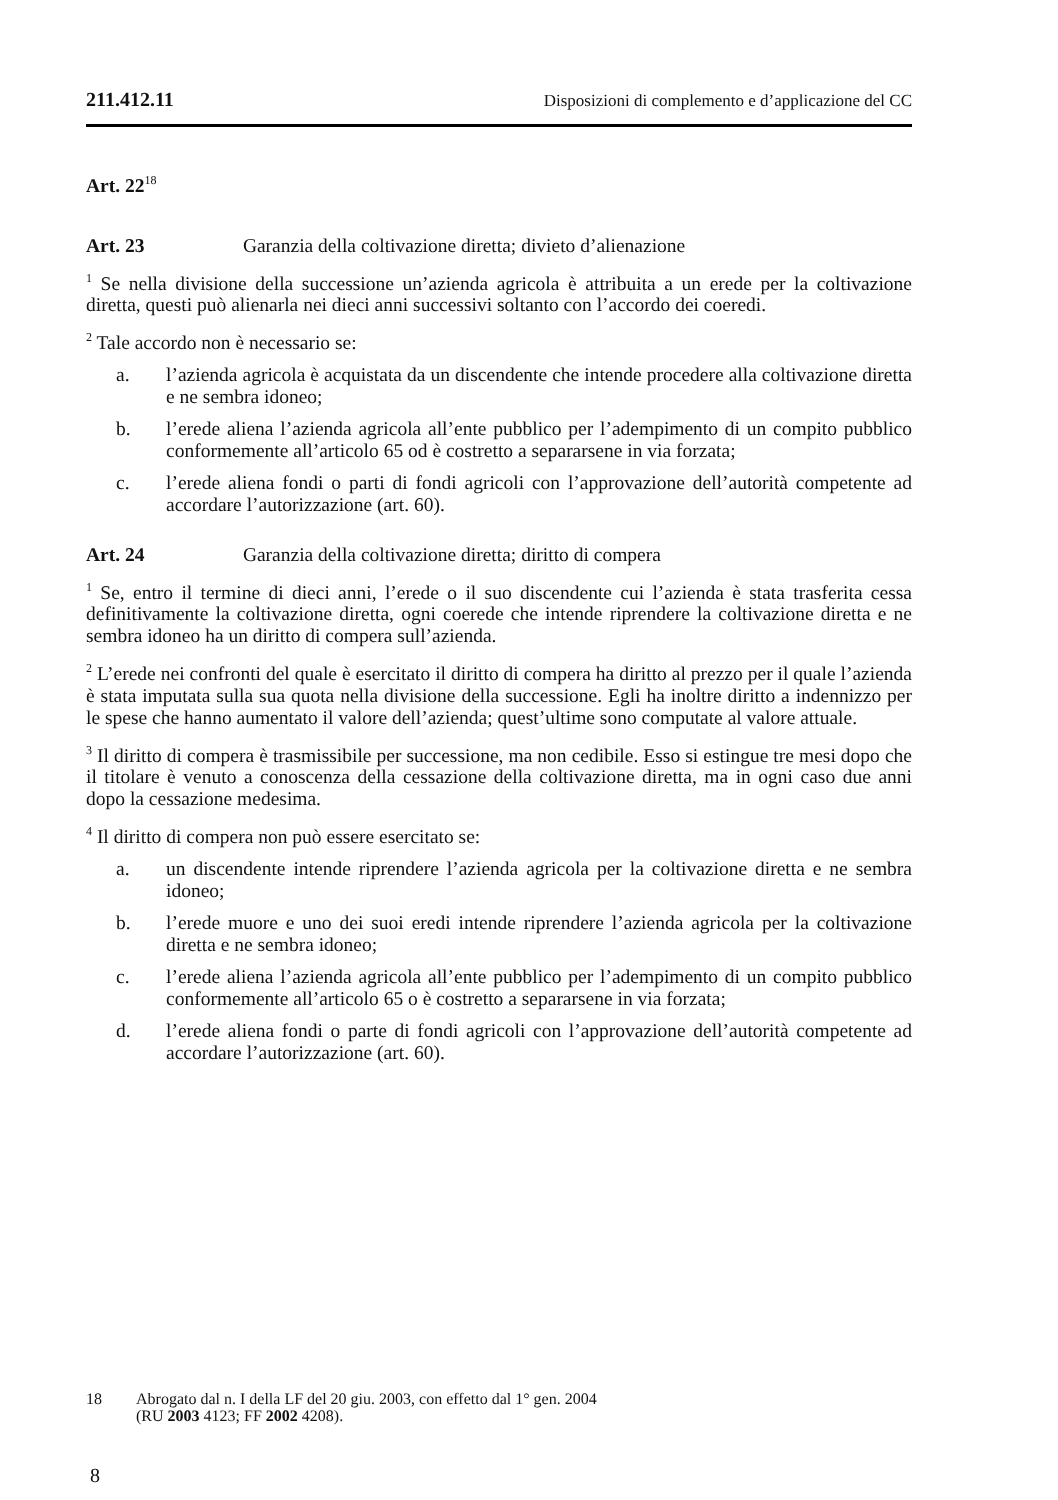211.412.11 Disposizioni di complemento e d’applicazione del CC
Art. 22<sup>18</sup>
Art. 23 Garanzia della coltivazione diretta; divieto d’alienazione
<sup>1</sup> Se nella divisione della successione un’azienda agricola è attribuita a un erede per la coltivazione diretta, questi può alienarla nei dieci anni successivi soltanto con l’accordo dei coeredi.
<sup>2</sup> Tale accordo non è necessario se:
a. l’azienda agricola è acquistata da un discendente che intende procedere alla coltivazione diretta e ne sembra idoneo;
b. l’erede aliena l’azienda agricola all’ente pubblico per l’adempimento di un compito pubblico conformemente all’articolo 65 od è costretto a separarsene in via forzata;
c. l’erede aliena fondi o parti di fondi agricoli con l’approvazione dell’autorità competente ad accordare l’autorizzazione (art. 60).
Art. 24 Garanzia della coltivazione diretta; diritto di compera
<sup>1</sup> Se, entro il termine di dieci anni, l’erede o il suo discendente cui l’azienda è stata trasferita cessa definitivamente la coltivazione diretta, ogni coerede che intende riprendere la coltivazione diretta e ne sembra idoneo ha un diritto di compera sull’azienda.
<sup>2</sup> L’erede nei confronti del quale è esercitato il diritto di compera ha diritto al prezzo per il quale l’azienda è stata imputata sulla sua quota nella divisione della successione. Egli ha inoltre diritto a indennizzo per le spese che hanno aumentato il valore dell’azienda; quest’ultime sono computate al valore attuale.
<sup>3</sup> Il diritto di compera è trasmissibile per successione, ma non cedibile. Esso si estingue tre mesi dopo che il titolare è venuto a conoscenza della cessazione della coltivazione diretta, ma in ogni caso due anni dopo la cessazione medesima.
<sup>4</sup> Il diritto di compera non può essere esercitato se:
a. un discendente intende riprendere l’azienda agricola per la coltivazione diretta e ne sembra idoneo;
b. l’erede muore e uno dei suoi eredi intende riprendere l’azienda agricola per la coltivazione diretta e ne sembra idoneo;
c. l’erede aliena l’azienda agricola all’ente pubblico per l’adempimento di un compito pubblico conformemente all’articolo 65 o è costretto a separarsene in via forzata;
d. l’erede aliena fondi o parte di fondi agricoli con l’approvazione dell’autorità competente ad accordare l’autorizzazione (art. 60).
18 Abrogato dal n. I della LF del 20 giu. 2003, con effetto dal 1° gen. 2004
(RU 2003 4123; FF 2002 4208).
8